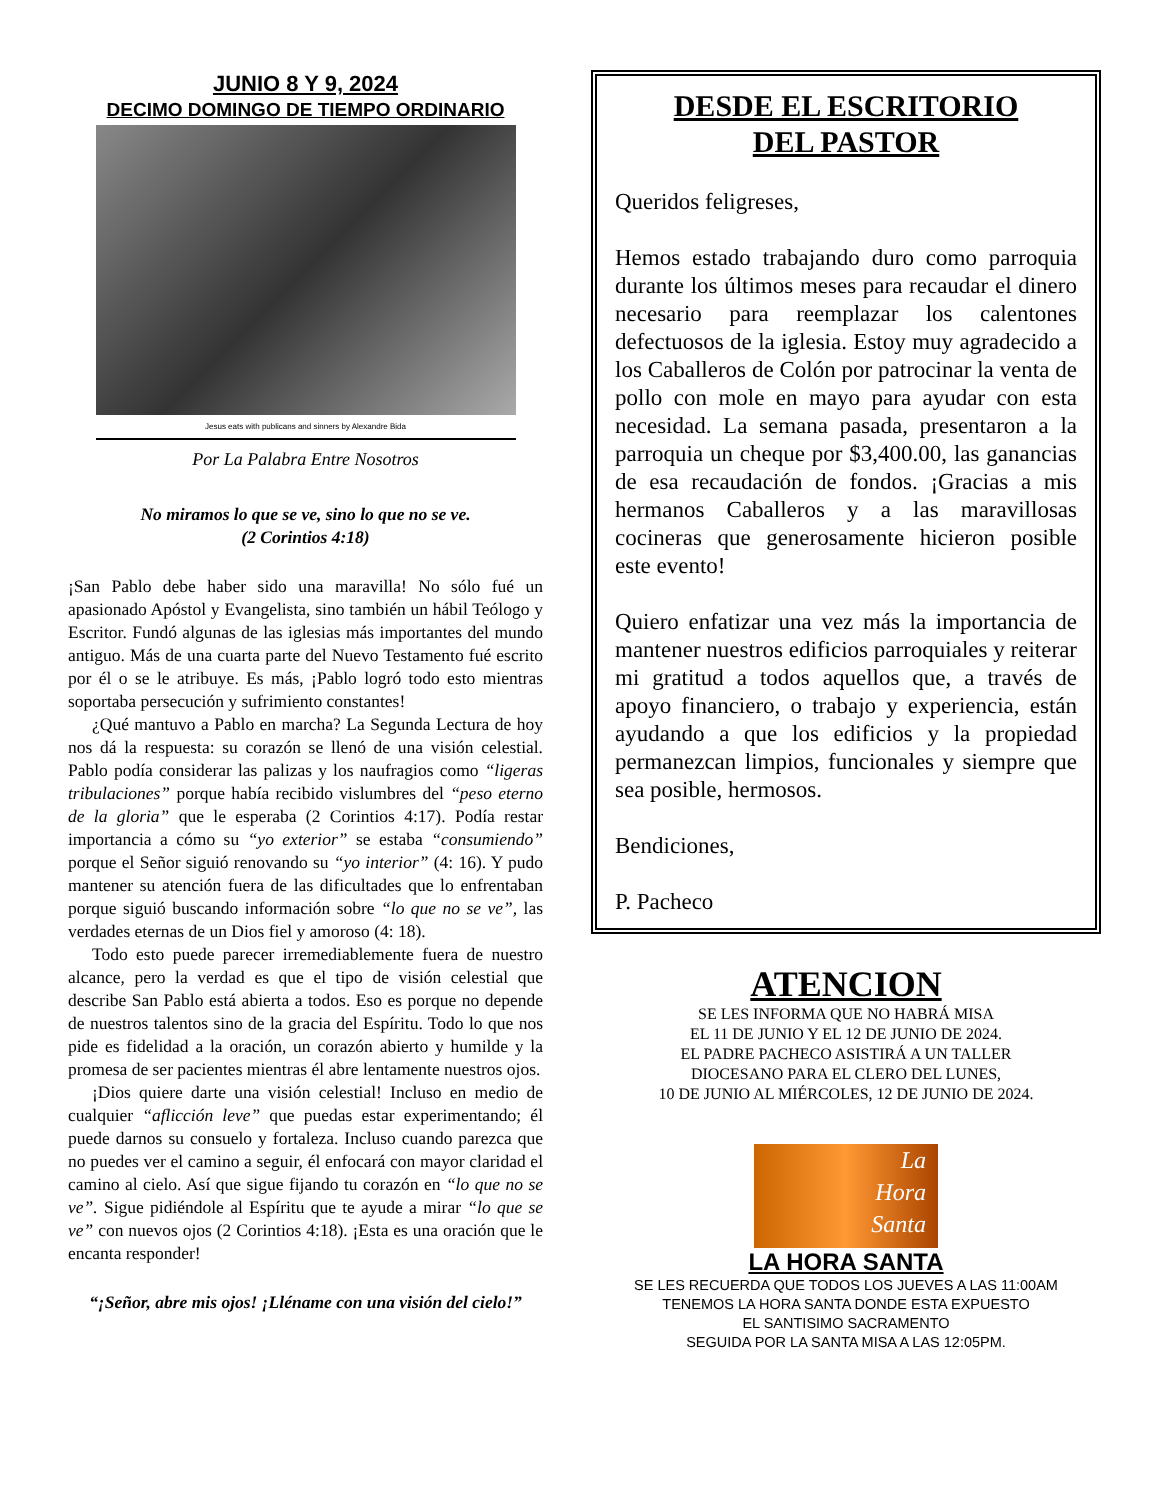JUNIO 8 Y 9, 2024
DECIMO DOMINGO DE TIEMPO ORDINARIO
Jesus eats with publicans and sinners by Alexandre Bida
Por La Palabra Entre Nosotros
No miramos lo que se ve, sino lo que no se ve.
(2 Corintios 4:18)
¡San Pablo debe haber sido una maravilla! No sólo fué un apasionado Apóstol y Evangelista, sino también un hábil Teólogo y Escritor. Fundó algunas de las iglesias más importantes del mundo antiguo. Más de una cuarta parte del Nuevo Testamento fué escrito por él o se le atribuye. Es más, ¡Pablo logró todo esto mientras soportaba persecución y sufrimiento constantes!
¿Qué mantuvo a Pablo en marcha? La Segunda Lectura de hoy nos dá la respuesta: su corazón se llenó de una visión celestial. Pablo podía considerar las palizas y los naufragios como “ligeras tribulaciones” porque había recibido vislumbres del “peso eterno de la gloria” que le esperaba (2 Corintios 4:17). Podía restar importancia a cómo su “yo exterior” se estaba “consumiendo” porque el Señor siguió renovando su “yo interior” (4: 16). Y pudo mantener su atención fuera de las dificultades que lo enfrentaban porque siguió buscando información sobre “lo que no se ve”, las verdades eternas de un Dios fiel y amoroso (4: 18).
Todo esto puede parecer irremediablemente fuera de nuestro alcance, pero la verdad es que el tipo de visión celestial que describe San Pablo está abierta a todos. Eso es porque no depende de nuestros talentos sino de la gracia del Espíritu. Todo lo que nos pide es fidelidad a la oración, un corazón abierto y humilde y la promesa de ser pacientes mientras él abre lentamente nuestros ojos.
¡Dios quiere darte una visión celestial! Incluso en medio de cualquier “aflicción leve” que puedas estar experimentando; él puede darnos su consuelo y fortaleza. Incluso cuando parezca que no puedes ver el camino a seguir, él enfocará con mayor claridad el camino al cielo. Así que sigue fijando tu corazón en “lo que no se ve”. Sigue pidiéndole al Espíritu que te ayude a mirar “lo que se ve” con nuevos ojos (2 Corintios 4:18). ¡Esta es una oración que le encanta responder!
“¡Señor, abre mis ojos! ¡Lléname con una visión del cielo!”
DESDE EL ESCRITORIO
DEL PASTOR
Queridos feligreses,
Hemos estado trabajando duro como parroquia durante los últimos meses para recaudar el dinero necesario para reemplazar los calentones defectuosos de la iglesia. Estoy muy agradecido a los Caballeros de Colón por patrocinar la venta de pollo con mole en mayo para ayudar con esta necesidad. La semana pasada, presentaron a la parroquia un cheque por $3,400.00, las ganancias de esa recaudación de fondos. ¡Gracias a mis hermanos Caballeros y a las maravillosas cocineras que generosamente hicieron posible este evento!
Quiero enfatizar una vez más la importancia de mantener nuestros edificios parroquiales y reiterar mi gratitud a todos aquellos que, a través de apoyo financiero, o trabajo y experiencia, están ayudando a que los edificios y la propiedad permanezcan limpios, funcionales y siempre que sea posible, hermosos.
Bendiciones,
P. Pacheco
ATENCION
SE LES INFORMA QUE NO HABRÁ MISA
EL 11 DE JUNIO Y EL 12 DE JUNIO DE 2024.
EL PADRE PACHECO ASISTIRÁ A UN TALLER
DIOCESANO PARA EL CLERO DEL LUNES,
10 DE JUNIO AL MIÉRCOLES, 12 DE JUNIO DE 2024.
La
Hora
Santa
LA HORA SANTA
SE LES RECUERDA QUE TODOS LOS JUEVES A LAS 11:00AM
TENEMOS LA HORA SANTA DONDE ESTA EXPUESTO
EL SANTISIMO SACRAMENTO
SEGUIDA POR LA SANTA MISA A LAS 12:05PM.